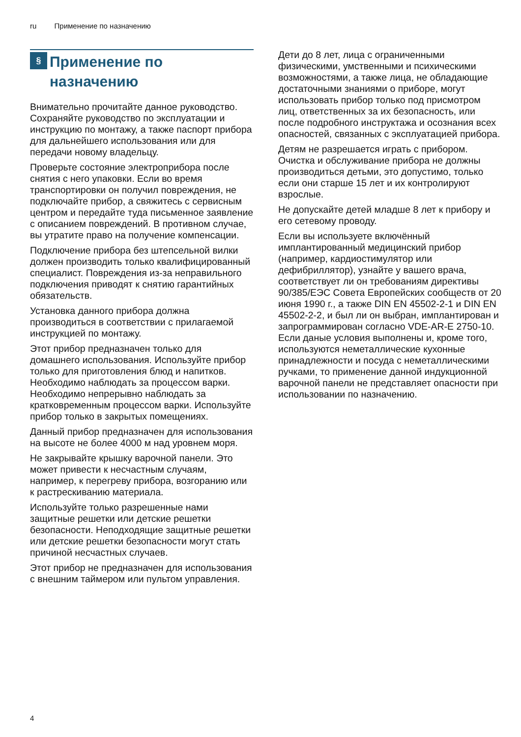ru Применение по назначению
§
Применение по
назначению
Внимательно прочитайте данное руководство. Сохраняйте руководство по эксплуатации и инструкцию по монтажу, а также паспорт прибора для дальнейшего использования или для передачи новому владельцу.
Проверьте состояние электроприбора после снятия с него упаковки. Если во время транспортировки он получил повреждения, не подключайте прибор, а свяжитесь с сервисным центром и передайте туда письменное заявление с описанием повреждений. В противном случае, вы утратите право на получение компенсации.
Подключение прибора без штепсельной вилки должен производить только квалифицированный специалист. Повреждения из-за неправильного подключения приводят к снятию гарантийных обязательств.
Установка данного прибора должна производиться в соответствии с прилагаемой инструкцией по монтажу.
Этот прибор предназначен только для домашнего использования. Используйте прибор только для приготовления блюд и напитков. Необходимо наблюдать за процессом варки. Необходимо непрерывно наблюдать за кратковременным процессом варки. Используйте прибор только в закрытых помещениях.
Данный прибор предназначен для использования на высоте не более 4000 м над уровнем моря.
Не закрывайте крышку варочной панели. Это может привести к несчастным случаям, например, к перегреву прибора, возгоранию или к растрескиванию материала.
Используйте только разрешенные нами защитные решетки или детские решетки безопасности. Неподходящие защитные решетки или детские решетки безопасности могут стать причиной несчастных случаев.
Этот прибор не предназначен для использования с внешним таймером или пультом управления.
Дети до 8 лет, лица с ограниченными физическими, умственными и психическими возможностями, а также лица, не обладающие достаточными знаниями о приборе, могут использовать прибор только под присмотром лиц, ответственных за их безопасность, или после подробного инструктажа и осознания всех опасностей, связанных с эксплуатацией прибора.
Детям не разрешается играть с прибором. Очистка и обслуживание прибора не должны производиться детьми, это допустимо, только если они старше 15 лет и их контролируют взрослые.
Не допускайте детей младше 8 лет к прибору и его сетевому проводу.
Если вы используете включённый имплантированный медицинский прибор (например, кардиостимулятор или дефибриллятор), узнайте у вашего врача, соответствует ли он требованиям директивы 90/385/ЕЭС Совета Европейских сообществ от 20 июня 1990 г., а также DIN EN 45502-2-1 и DIN EN 45502-2-2, и был ли он выбран, имплантирован и запрограммирован согласно VDE-AR-E 2750-10. Если даные условия выполнены и, кроме того, используются неметаллические кухонные принадлежности и посуда с неметаллическими ручками, то применение данной индукционной варочной панели не представляет опасности при использовании по назначению.
4